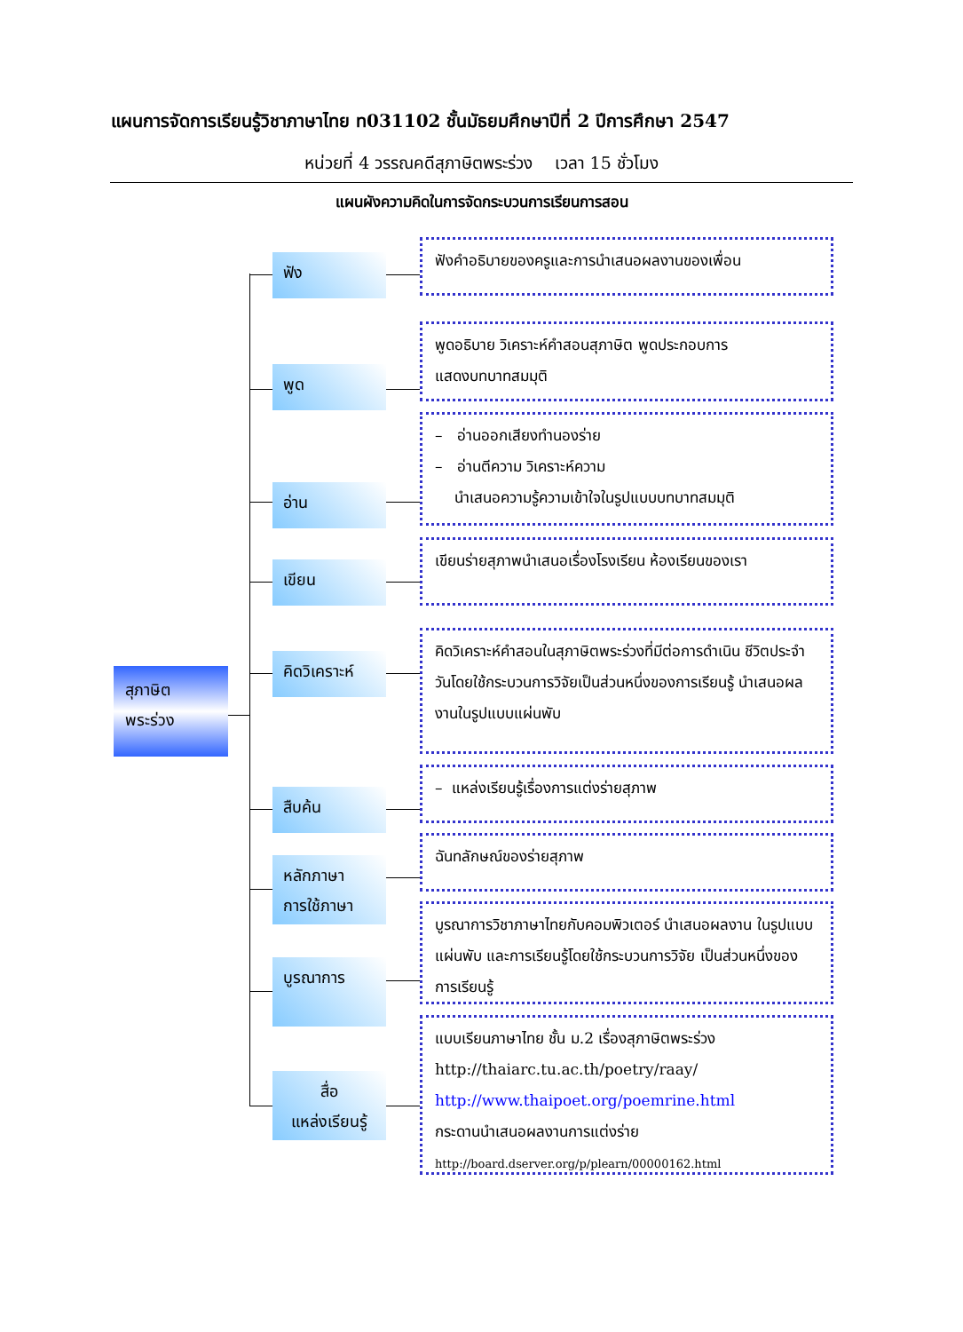แผนการจัดการเรียนรู้วิชาภาษาไทย ท031102 ชั้นมัธยมศึกษาปีที่ 2 ปีการศึกษา 2547
หน่วยที่ 4 วรรณคดีสุภาษิตพระร่วง เวลา 15 ชั่วโมง
แผนผังความคิดในการจัดกระบวนการเรียนการสอน
สุภาษิต
พระร่วง
ฟัง
ฟังคำอธิบายของครูและการนำเสนอผลงานของเพื่อน
พูด
พูดอธิบาย วิเคราะห์คำสอนสุภาษิต พูดประกอบการ
แสดงบทบาทสมมุติ
อ่าน
– อ่านออกเสียงทำนองร่าย
– อ่านตีความ วิเคราะห์ความ
นำเสนอความรู้ความเข้าใจในรูปแบบบทบาทสมมุติ
เขียน
เขียนร่ายสุภาพนำเสนอเรื่องโรงเรียน ห้องเรียนของเรา
คิดวิเคราะห์
คิดวิเคราะห์คำสอนในสุภาษิตพระร่วงที่มีต่อการดำเนิน ชีวิตประจำวันโดยใช้กระบวนการวิจัยเป็นส่วนหนึ่งของการเรียนรู้ นำเสนอผลงานในรูปแบบแผ่นพับ
สืบค้น
– แหล่งเรียนรู้เรื่องการแต่งร่ายสุภาพ
หลักภาษา
การใช้ภาษา
ฉันทลักษณ์ของร่ายสุภาพ
บูรณาการ
บูรณาการวิชาภาษาไทยกับคอมพิวเตอร์ นำเสนอผลงาน ในรูปแบบแผ่นพับ และการเรียนรู้โดยใช้กระบวนการวิจัย เป็นส่วนหนึ่งของการเรียนรู้
สื่อ
แหล่งเรียนรู้
แบบเรียนภาษาไทย ชั้น ม.2 เรื่องสุภาษิตพระร่วง
http://thaiarc.tu.ac.th/poetry/raay/
http://www.thaipoet.org/poemrine.html
กระดานนำเสนอผลงานการแต่งร่าย
http://board.dserver.org/p/plearn/00000162.html